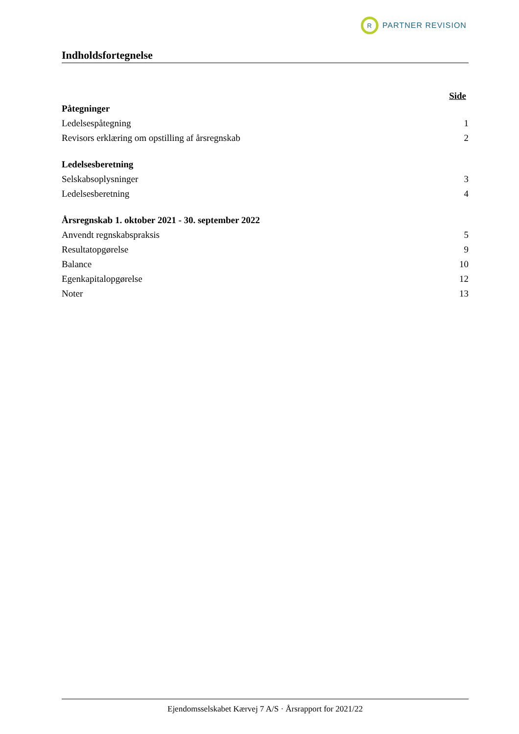R
PARTNER REVISION
Indholdsfortegnelse
Side
Påtegninger
Ledelsespåtegning 1
Revisors erklæring om opstilling af årsregnskab 2
Ledelsesberetning
Selskabsoplysninger 3
Ledelsesberetning 4
Årsregnskab 1. oktober 2021 - 30. september 2022
Anvendt regnskabspraksis 5
Resultatopgørelse 9
Balance 10
Egenkapitalopgørelse 12
Noter 13
Ejendomsselskabet Kærvej 7 A/S · Årsrapport for 2021/22